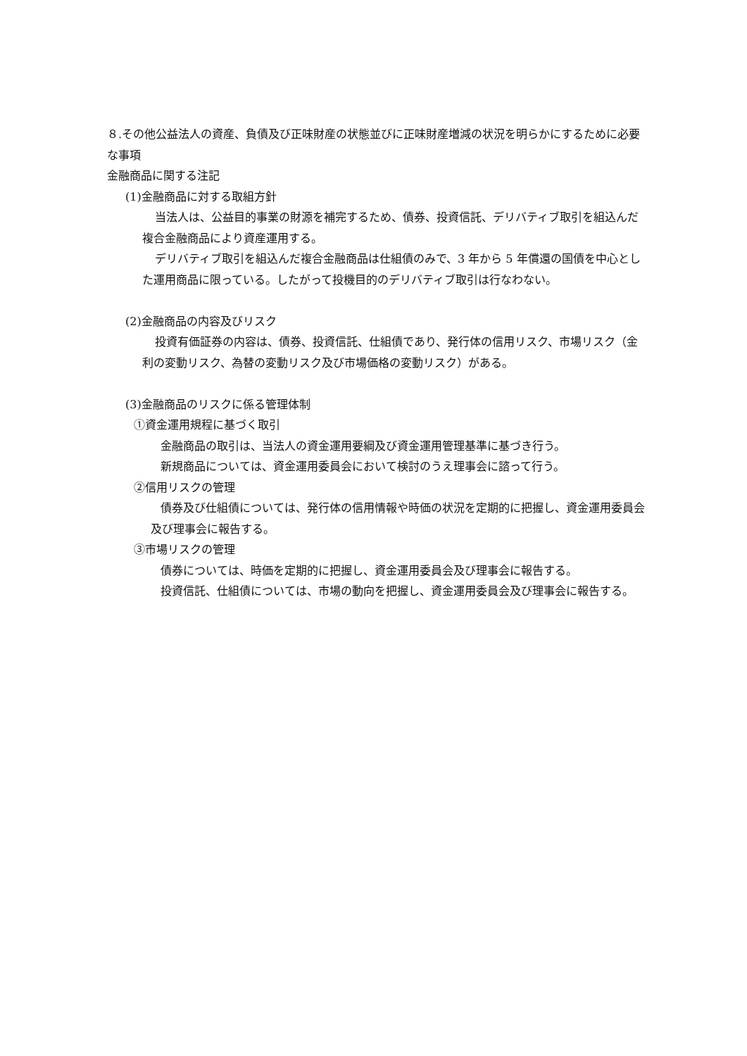８.その他公益法人の資産、負債及び正味財産の状態並びに正味財産増減の状況を明らかにするために必要な事項
金融商品に関する注記
(1)金融商品に対する取組方針
当法人は、公益目的事業の財源を補完するため、債券、投資信託、デリバティブ取引を組込んだ複合金融商品により資産運用する。
デリバティブ取引を組込んだ複合金融商品は仕組債のみで、3 年から 5 年償還の国債を中心とした運用商品に限っている。したがって投機目的のデリバティブ取引は行なわない。
(2)金融商品の内容及びリスク
投資有価証券の内容は、債券、投資信託、仕組債であり、発行体の信用リスク、市場リスク（金利の変動リスク、為替の変動リスク及び市場価格の変動リスク）がある。
(3)金融商品のリスクに係る管理体制
①資金運用規程に基づく取引
金融商品の取引は、当法人の資金運用要綱及び資金運用管理基準に基づき行う。
新規商品については、資金運用委員会において検討のうえ理事会に諮って行う。
②信用リスクの管理
債券及び仕組債については、発行体の信用情報や時価の状況を定期的に把握し、資金運用委員会及び理事会に報告する。
③市場リスクの管理
債券については、時価を定期的に把握し、資金運用委員会及び理事会に報告する。
投資信託、仕組債については、市場の動向を把握し、資金運用委員会及び理事会に報告する。